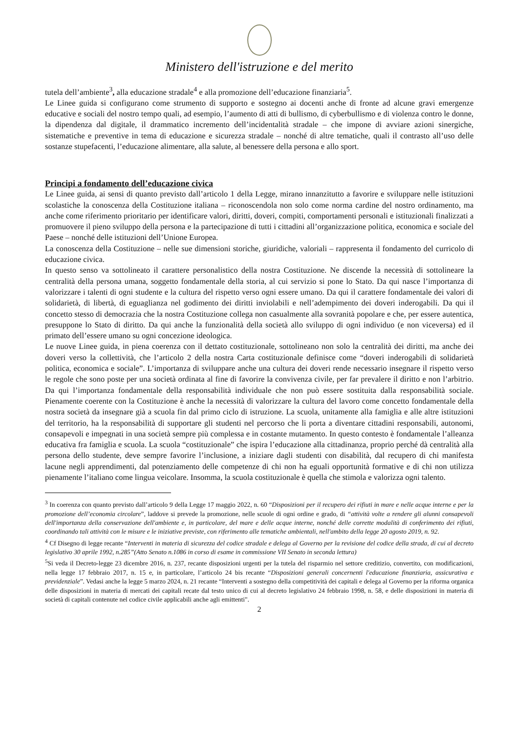Ministero dell'istruzione e del merito
tutela dell’ambiente<sup>3</sup>, alla educazione stradale<sup>4</sup> e alla promozione dell’educazione finanziaria<sup>5</sup>.
Le Linee guida si configurano come strumento di supporto e sostegno ai docenti anche di fronte ad alcune gravi emergenze educative e sociali del nostro tempo quali, ad esempio, l’aumento di atti di bullismo, di cyberbullismo e di violenza contro le donne, la dipendenza dal digitale, il drammatico incremento dell’incidentalità stradale – che impone di avviare azioni sinergiche, sistematiche e preventive in tema di educazione e sicurezza stradale – nonché di altre tematiche, quali il contrasto all’uso delle sostanze stupefacenti, l’educazione alimentare, alla salute, al benessere della persona e allo sport.
Principi a fondamento dell’educazione civica
Le Linee guida, ai sensi di quanto previsto dall’articolo 1 della Legge, mirano innanzitutto a favorire e sviluppare nelle istituzioni scolastiche la conoscenza della Costituzione italiana – riconoscendola non solo come norma cardine del nostro ordinamento, ma anche come riferimento prioritario per identificare valori, diritti, doveri, compiti, comportamenti personali e istituzionali finalizzati a promuovere il pieno sviluppo della persona e la partecipazione di tutti i cittadini all’organizzazione politica, economica e sociale del Paese – nonché delle istituzioni dell’Unione Europea.
La conoscenza della Costituzione – nelle sue dimensioni storiche, giuridiche, valoriali – rappresenta il fondamento del curricolo di educazione civica.
In questo senso va sottolineato il carattere personalistico della nostra Costituzione. Ne discende la necessità di sottolineare la centralità della persona umana, soggetto fondamentale della storia, al cui servizio si pone lo Stato. Da qui nasce l’importanza di valorizzare i talenti di ogni studente e la cultura del rispetto verso ogni essere umano. Da qui il carattere fondamentale dei valori di solidarietà, di libertà, di eguaglianza nel godimento dei diritti inviolabili e nell’adempimento dei doveri inderogabili. Da qui il concetto stesso di democrazia che la nostra Costituzione collega non casualmente alla sovranità popolare e che, per essere autentica, presuppone lo Stato di diritto. Da qui anche la funzionalità della società allo sviluppo di ogni individuo (e non viceversa) ed il primato dell’essere umano su ogni concezione ideologica.
Le nuove Linee guida, in piena coerenza con il dettato costituzionale, sottolineano non solo la centralità dei diritti, ma anche dei doveri verso la collettività, che l’articolo 2 della nostra Carta costituzionale definisce come “doveri inderogabili di solidarietà politica, economica e sociale”. L’importanza di sviluppare anche una cultura dei doveri rende necessario insegnare il rispetto verso le regole che sono poste per una società ordinata al fine di favorire la convivenza civile, per far prevalere il diritto e non l’arbitrio. Da qui l’importanza fondamentale della responsabilità individuale che non può essere sostituita dalla responsabilità sociale. Pienamente coerente con la Costituzione è anche la necessità di valorizzare la cultura del lavoro come concetto fondamentale della nostra società da insegnare già a scuola fin dal primo ciclo di istruzione. La scuola, unitamente alla famiglia e alle altre istituzioni del territorio, ha la responsabilità di supportare gli studenti nel percorso che li porta a diventare cittadini responsabili, autonomi, consapevoli e impegnati in una società sempre più complessa e in costante mutamento. In questo contesto è fondamentale l’alleanza educativa fra famiglia e scuola. La scuola “costituzionale” che ispira l’educazione alla cittadinanza, proprio perché dà centralità alla persona dello studente, deve sempre favorire l’inclusione, a iniziare dagli studenti con disabilità, dal recupero di chi manifesta lacune negli apprendimenti, dal potenziamento delle competenze di chi non ha eguali opportunità formative e di chi non utilizza pienamente l’italiano come lingua veicolare. Insomma, la scuola costituzionale è quella che stimola e valorizza ogni talento.
<sup>3</sup> In coerenza con quanto previsto dall’articolo 9 della Legge 17 maggio 2022, n. 60 “Disposizioni per il recupero dei rifiuti in mare e nelle acque interne e per la promozione dell’economia circolare”, laddove si prevede la promozione, nelle scuole di ogni ordine e grado, di “attività volte a rendere gli alunni consapevoli dell'importanza della conservazione dell'ambiente e, in particolare, del mare e delle acque interne, nonché delle corrette modalità di conferimento dei rifiuti, coordinando tali attività con le misure e le iniziative previste, con riferimento alle tematiche ambientali, nell'ambito della legge 20 agosto 2019, n. 92.
<sup>4</sup> Cf Disegno di legge recante “Interventi in materia di sicurezza del codice stradale e delega al Governo per la revisione del codice della strada, di cui al decreto legislativo 30 aprile 1992, n.285”(Atto Senato n.1086 in corso di esame in commissione VII Senato in seconda lettura)
<sup>5</sup> Si veda il Decreto-legge 23 dicembre 2016, n. 237, recante disposizioni urgenti per la tutela del risparmio nel settore creditizio, convertito, con modificazioni, nella legge 17 febbraio 2017, n. 15 e, in particolare, l’articolo 24 bis recante “Disposizioni generali concernenti l'educazione finanziaria, assicurativa e previdenziale”. Vedasi anche la legge 5 marzo 2024, n. 21 recante “Interventi a sostegno della competitività dei capitali e delega al Governo per la riforma organica delle disposizioni in materia di mercati dei capitali recate dal testo unico di cui al decreto legislativo 24 febbraio 1998, n. 58, e delle disposizioni in materia di società di capitali contenute nel codice civile applicabili anche agli emittenti".
2